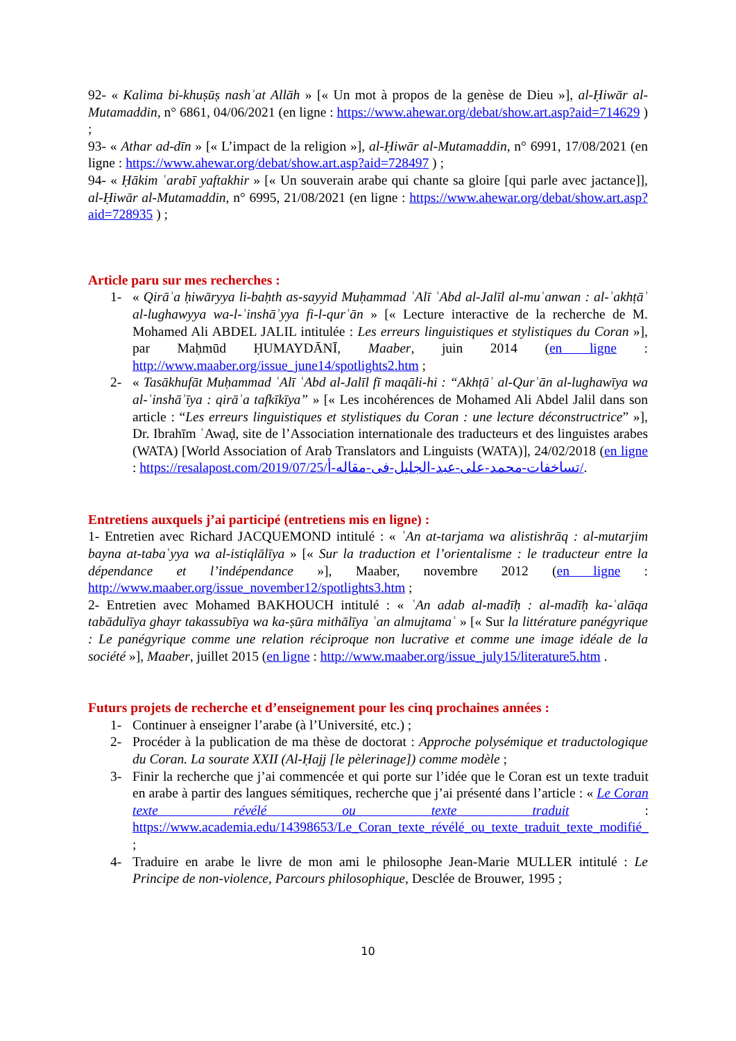92- « Kalima bi-khuṣūṣ nashʾat Allāh » [« Un mot à propos de la genèse de Dieu »], al-Ḥiwār al-Mutamaddin, n° 6861, 04/06/2021 (en ligne : https://www.ahewar.org/debat/show.art.asp?aid=714629 ) ;
93- « Athar ad-dīn » [« L’impact de la religion »], al-Ḥiwār al-Mutamaddin, n° 6991, 17/08/2021 (en ligne : https://www.ahewar.org/debat/show.art.asp?aid=728497 ) ;
94- « Ḥākim ʿarabī yaftakhir » [« Un souverain arabe qui chante sa gloire [qui parle avec jactance]], al-Ḥiwār al-Mutamaddin, n° 6995, 21/08/2021 (en ligne : https://www.ahewar.org/debat/show.art.asp?aid=728935 ) ;
Article paru sur mes recherches :
1- « Qirāʾa ḥiwāryya li-baḥth as-sayyid Muḥammad ʿAlī ʿAbd al-Jalīl al-muʿanwan : al-ʾakhṭāʾ al-lughawyya wa-l-ʾinshāʾyya fi-l-qurʾān » [« Lecture interactive de la recherche de M. Mohamed Ali ABDEL JALIL intitulée : Les erreurs linguistiques et stylistiques du Coran »], par Maḥmūd ḤUMAYDĀNĪ, Maaber, juin 2014 (en ligne : http://www.maaber.org/issue_june14/spotlights2.htm ;
2- « Tasākhufāt Muḥammad ʿAlī ʿAbd al-Jalīl fī maqāli-hi : “Akhṭāʾ al-Qurʾān al-lughawīya wa al-ʾinshāʾīya : qirāʾa tafkīkīya” » [« Les incohérences de Mohamed Ali Abdel Jalil dans son article : “Les erreurs linguistiques et stylistiques du Coran : une lecture déconstructrice” »], Dr. Ibrahīm ʿAwaḍ, site de l’Association internationale des traducteurs et des linguistes arabes (WATA) [World Association of Arab Translators and Linguists (WATA)], 24/02/2018 (en ligne : https://resalapost.com/2019/07/25/تساخفات-محمد-على-عبد-الجليل-فى-مقاله-أ/.
Entretiens auxquels j’ai participé (entretiens mis en ligne) :
1- Entretien avec Richard JACQUEMOND intitulé : « ʿAn at-tarjama wa alistishrāq : al-mutarjim bayna at-tabaʿyya wa al-istiqlālīya » [« Sur la traduction et l’orientalisme : le traducteur entre la dépendance et l’indépendance »], Maaber, novembre 2012 (en ligne : http://www.maaber.org/issue_november12/spotlights3.htm ;
2- Entretien avec Mohamed BAKHOUCH intitulé : « ʿAn adab al-madīḥ : al-madīḥ ka-ʿalāqa tabādulīya ghayr takassubīya wa ka-ṣūra mithālīya ʿan almujtamaʿ » [« Sur la littérature panégyrique : Le panégyrique comme une relation réciproque non lucrative et comme une image idéale de la société »], Maaber, juillet 2015 (en ligne : http://www.maaber.org/issue_july15/literature5.htm .
Futurs projets de recherche et d’enseignement pour les cinq prochaines années :
1- Continuer à enseigner l’arabe (à l’Université, etc.) ;
2- Procéder à la publication de ma thèse de doctorat : Approche polysémique et traductologique du Coran. La sourate XXII (Al-Ḥajj [le pèlerinage]) comme modèle ;
3- Finir la recherche que j’ai commencée et qui porte sur l’idée que le Coran est un texte traduit en arabe à partir des langues sémitiques, recherche que j’ai présenté dans l’article : « Le Coran texte révélé ou texte traduit : https://www.academia.edu/14398653/Le_Coran_texte_révélé_ou_texte_traduit_texte_modifié_ ;
4- Traduire en arabe le livre de mon ami le philosophe Jean-Marie MULLER intitulé : Le Principe de non-violence, Parcours philosophique, Desclée de Brouwer, 1995 ;
10